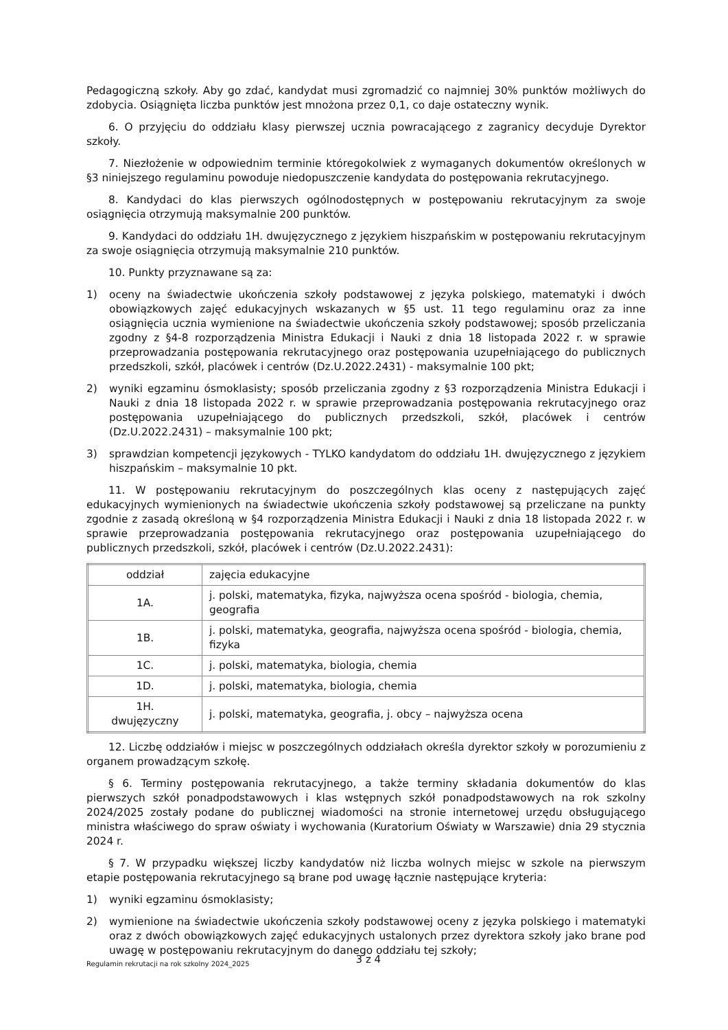Pedagogiczną szkoły. Aby go zdać, kandydat musi zgromadzić co najmniej 30% punktów możliwych do zdobycia. Osiągnięta liczba punktów jest mnożona przez 0,1, co daje ostateczny wynik.
6. O przyjęciu do oddziału klasy pierwszej ucznia powracającego z zagranicy decyduje Dyrektor szkoły.
7. Niezłożenie w odpowiednim terminie któregokolwiek z wymaganych dokumentów określonych w §3 niniejszego regulaminu powoduje niedopuszczenie kandydata do postępowania rekrutacyjnego.
8. Kandydaci do klas pierwszych ogólnodostępnych w postępowaniu rekrutacyjnym za swoje osiągnięcia otrzymują maksymalnie 200 punktów.
9. Kandydaci do oddziału 1H. dwujęzycznego z językiem hiszpańskim w postępowaniu rekrutacyjnym za swoje osiągnięcia otrzymują maksymalnie 210 punktów.
10. Punkty przyznawane są za:
1) oceny na świadectwie ukończenia szkoły podstawowej z języka polskiego, matematyki i dwóch obowiązkowych zajęć edukacyjnych wskazanych w §5 ust. 11 tego regulaminu oraz za inne osiągnięcia ucznia wymienione na świadectwie ukończenia szkoły podstawowej; sposób przeliczania zgodny z §4-8 rozporządzenia Ministra Edukacji i Nauki z dnia 18 listopada 2022 r. w sprawie przeprowadzania postępowania rekrutacyjnego oraz postępowania uzupełniającego do publicznych przedszkoli, szkół, placówek i centrów (Dz.U.2022.2431) - maksymalnie 100 pkt;
2) wyniki egzaminu ósmoklasisty; sposób przeliczania zgodny z §3 rozporządzenia Ministra Edukacji i Nauki z dnia 18 listopada 2022 r. w sprawie przeprowadzania postępowania rekrutacyjnego oraz postępowania uzupełniającego do publicznych przedszkoli, szkół, placówek i centrów (Dz.U.2022.2431) – maksymalnie 100 pkt;
3) sprawdzian kompetencji językowych - TYLKO kandydatom do oddziału 1H. dwujęzycznego z językiem hiszpańskim – maksymalnie 10 pkt.
11. W postępowaniu rekrutacyjnym do poszczególnych klas oceny z następujących zajęć edukacyjnych wymienionych na świadectwie ukończenia szkoły podstawowej są przeliczane na punkty zgodnie z zasadą określoną w §4 rozporządzenia Ministra Edukacji i Nauki z dnia 18 listopada 2022 r. w sprawie przeprowadzania postępowania rekrutacyjnego oraz postępowania uzupełniającego do publicznych przedszkoli, szkół, placówek i centrów (Dz.U.2022.2431):
| oddział | zajęcia edukacyjne |
| 1A. | j. polski, matematyka, fizyka, najwyższa ocena spośród - biologia, chemia, geografia |
| 1B. | j. polski, matematyka, geografia, najwyższa ocena spośród - biologia, chemia, fizyka |
| 1C. | j. polski, matematyka, biologia, chemia |
| 1D. | j. polski, matematyka, biologia, chemia |
| 1H. dwujęzyczny | j. polski, matematyka, geografia, j. obcy – najwyższa ocena |
12. Liczbę oddziałów i miejsc w poszczególnych oddziałach określa dyrektor szkoły w porozumieniu z organem prowadzącym szkołę.
§ 6. Terminy postępowania rekrutacyjnego, a także terminy składania dokumentów do klas pierwszych szkół ponadpodstawowych i klas wstępnych szkół ponadpodstawowych na rok szkolny 2024/2025 zostały podane do publicznej wiadomości na stronie internetowej urzędu obsługującego ministra właściwego do spraw oświaty i wychowania (Kuratorium Oświaty w Warszawie) dnia 29 stycznia 2024 r.
§ 7. W przypadku większej liczby kandydatów niż liczba wolnych miejsc w szkole na pierwszym etapie postępowania rekrutacyjnego są brane pod uwagę łącznie następujące kryteria:
1) wyniki egzaminu ósmoklasisty;
2) wymienione na świadectwie ukończenia szkoły podstawowej oceny z języka polskiego i matematyki oraz z dwóch obowiązkowych zajęć edukacyjnych ustalonych przez dyrektora szkoły jako brane pod uwagę w postępowaniu rekrutacyjnym do danego oddziału tej szkoły;
Regulamin rekrutacji na rok szkolny 2024_2025 3 z 4